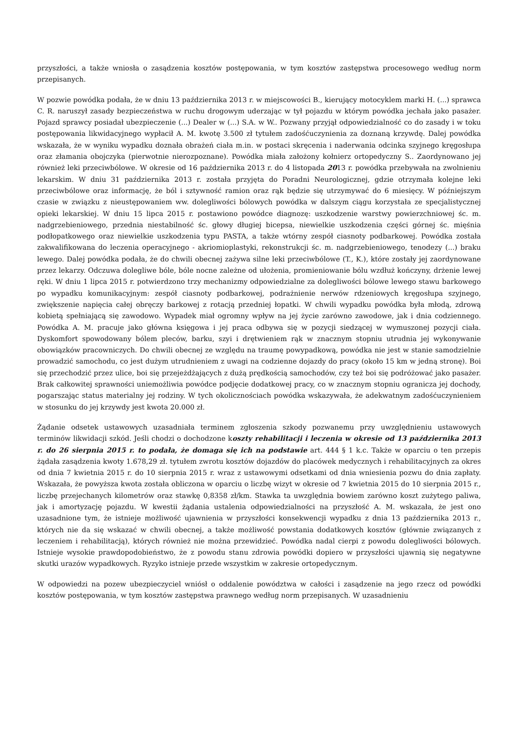przyszłości, a także wniosła o zasądzenia kosztów postępowania, w tym kosztów zastępstwa procesowego według norm przepisanych.
W pozwie powódka podała, że w dniu 13 października 2013 r. w miejscowości B., kierujący motocyklem marki H. (...) sprawca C. R. naruszył zasady bezpieczeństwa w ruchu drogowym uderzając w tył pojazdu w którym powódka jechała jako pasażer. Pojazd sprawcy posiadał ubezpieczenie (...) Dealer w (...) S.A. w W.. Pozwany przyjął odpowiedzialność co do zasady i w toku postępowania likwidacyjnego wypłacił A. M. kwotę 3.500 zł tytułem zadośćuczynienia za doznaną krzywdę. Dalej powódka wskazała, że w wyniku wypadku doznała obrażeń ciała m.in. w postaci skręcenia i naderwania odcinka szyjnego kręgosłupa oraz złamania obojczyka (pierwotnie nierozpoznane). Powódka miała założony kołnierz ortopedyczny S.. Zaordynowano jej również leki przeciwbólowe. W okresie od 16 października 2013 r. do 4 listopada 2013 r. powódka przebywała na zwolnieniu lekarskim. W dniu 31 października 2013 r. została przyjęta do Poradni Neurologicznej, gdzie otrzymała kolejne leki przeciwbólowe oraz informację, że ból i sztywność ramion oraz rąk będzie się utrzymywać do 6 miesięcy. W późniejszym czasie w związku z nieustępowaniem ww. dolegliwości bólowych powódka w dalszym ciągu korzystała ze specjalistycznej opieki lekarskiej. W dniu 15 lipca 2015 r. postawiono powódce diagnozę: uszkodzenie warstwy powierzchniowej śc. m. nadgrzebieniowego, przednia niestabilność śc. głowy długiej bicepsa, niewielkie uszkodzenia części górnej śc. mięśnia podłopatkowego oraz niewielkie uszkodzenia typu PASTA, a także wtórny zespół ciasnoty podbarkowej. Powódka została zakwalifikowana do leczenia operacyjnego - akriomioplastyki, rekonstrukcji śc. m. nadgrzebieniowego, tenodezy (...) braku lewego. Dalej powódka podała, że do chwili obecnej zażywa silne leki przeciwbólowe (T., K.), które zostały jej zaordynowane przez lekarzy. Odczuwa dolegliwe bóle, bóle nocne zależne od ułożenia, promieniowanie bólu wzdłuż kończyny, drżenie lewej ręki. W dniu 1 lipca 2015 r. potwierdzono trzy mechanizmy odpowiedzialne za dolegliwości bólowe lewego stawu barkowego po wypadku komunikacyjnym: zespół ciasnoty podbarkowej, podrażnienie nerwów rdzeniowych kręgosłupa szyjnego, zwiększenie napięcia całej obręczy barkowej z rotacją przedniej łopatki. W chwili wypadku powódka była młodą, zdrową kobietą spełniającą się zawodowo. Wypadek miał ogromny wpływ na jej życie zarówno zawodowe, jak i dnia codziennego. Powódka A. M. pracuje jako główna księgowa i jej praca odbywa się w pozycji siedzącej w wymuszonej pozycji ciała. Dyskomfort spowodowany bólem pleców, barku, szyi i drętwieniem rąk w znacznym stopniu utrudnia jej wykonywanie obowiązków pracowniczych. Do chwili obecnej ze względu na traumę powypadkową, powódka nie jest w stanie samodzielnie prowadzić samochodu, co jest dużym utrudnieniem z uwagi na codzienne dojazdy do pracy (około 15 km w jedną stronę). Boi się przechodzić przez ulice, boi się przejeżdżających z dużą prędkością samochodów, czy też boi się podróżować jako pasażer. Brak całkowitej sprawności uniemożliwia powódce podjęcie dodatkowej pracy, co w znacznym stopniu ogranicza jej dochody, pogarszając status materialny jej rodziny. W tych okolicznościach powódka wskazywała, że adekwatnym zadośćuczynieniem w stosunku do jej krzywdy jest kwota 20.000 zł.
Żądanie odsetek ustawowych uzasadniała terminem zgłoszenia szkody pozwanemu przy uwzględnieniu ustawowych terminów likwidacji szkód. Jeśli chodzi o dochodzone koszty rehabilitacji i leczenia w okresie od 13 października 2013 r. do 26 sierpnia 2015 r. to podała, że domaga się ich na podstawie art. 444 § 1 k.c. Także w oparciu o ten przepis żądała zasądzenia kwoty 1.678,29 zł. tytułem zwrotu kosztów dojazdów do placówek medycznych i rehabilitacyjnych za okres od dnia 7 kwietnia 2015 r. do 10 sierpnia 2015 r. wraz z ustawowymi odsetkami od dnia wniesienia pozwu do dnia zapłaty. Wskazała, że powyższa kwota została obliczona w oparciu o liczbę wizyt w okresie od 7 kwietnia 2015 do 10 sierpnia 2015 r., liczbę przejechanych kilometrów oraz stawkę 0,8358 zł/km. Stawka ta uwzględnia bowiem zarówno koszt zużytego paliwa, jak i amortyzację pojazdu. W kwestii żądania ustalenia odpowiedzialności na przyszłość A. M. wskazała, że jest ono uzasadnione tym, że istnieje możliwość ujawnienia w przyszłości konsekwencji wypadku z dnia 13 października 2013 r., których nie da się wskazać w chwili obecnej, a także możliwość powstania dodatkowych kosztów (głównie związanych z leczeniem i rehabilitacją), których również nie można przewidzieć. Powódka nadal cierpi z powodu dolegliwości bólowych. Istnieje wysokie prawdopodobieństwo, że z powodu stanu zdrowia powódki dopiero w przyszłości ujawnią się negatywne skutki urazów wypadkowych. Ryzyko istnieje przede wszystkim w zakresie ortopedycznym.
W odpowiedzi na pozew ubezpieczyciel wniósł o oddalenie powództwa w całości i zasądzenie na jego rzecz od powódki kosztów postępowania, w tym kosztów zastępstwa prawnego według norm przepisanych. W uzasadnieniu